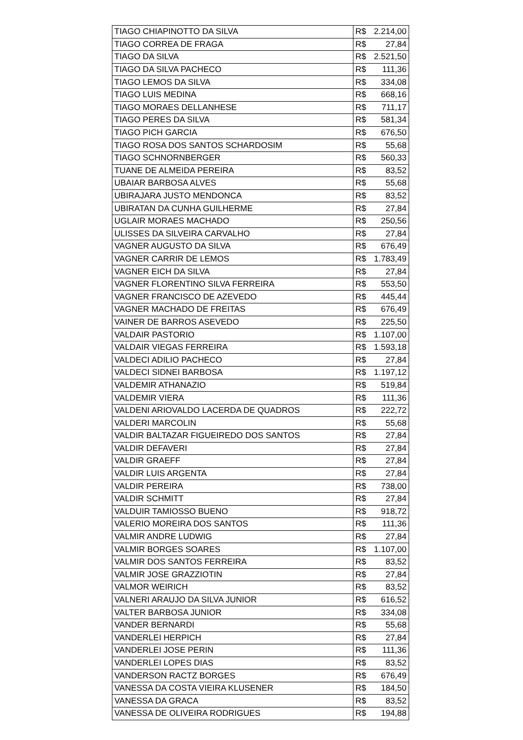| TIAGO CHIAPINOTTO DA SILVA | R$ | 2.214,00 |
| TIAGO CORREA DE FRAGA | R$ | 27,84 |
| TIAGO DA SILVA | R$ | 2.521,50 |
| TIAGO DA SILVA PACHECO | R$ | 111,36 |
| TIAGO LEMOS DA SILVA | R$ | 334,08 |
| TIAGO LUIS MEDINA | R$ | 668,16 |
| TIAGO MORAES DELLANHESE | R$ | 711,17 |
| TIAGO PERES DA SILVA | R$ | 581,34 |
| TIAGO PICH GARCIA | R$ | 676,50 |
| TIAGO ROSA DOS SANTOS SCHARDOSIM | R$ | 55,68 |
| TIAGO SCHNORNBERGER | R$ | 560,33 |
| TUANE DE ALMEIDA PEREIRA | R$ | 83,52 |
| UBAIAR BARBOSA ALVES | R$ | 55,68 |
| UBIRAJARA JUSTO MENDONCA | R$ | 83,52 |
| UBIRATAN DA CUNHA GUILHERME | R$ | 27,84 |
| UGLAIR MORAES MACHADO | R$ | 250,56 |
| ULISSES DA SILVEIRA CARVALHO | R$ | 27,84 |
| VAGNER AUGUSTO DA SILVA | R$ | 676,49 |
| VAGNER CARRIR DE LEMOS | R$ | 1.783,49 |
| VAGNER EICH DA SILVA | R$ | 27,84 |
| VAGNER FLORENTINO SILVA FERREIRA | R$ | 553,50 |
| VAGNER FRANCISCO DE AZEVEDO | R$ | 445,44 |
| VAGNER MACHADO DE FREITAS | R$ | 676,49 |
| VAINER DE BARROS ASEVEDO | R$ | 225,50 |
| VALDAIR PASTORIO | R$ | 1.107,00 |
| VALDAIR VIEGAS FERREIRA | R$ | 1.593,18 |
| VALDECI ADILIO PACHECO | R$ | 27,84 |
| VALDECI SIDNEI BARBOSA | R$ | 1.197,12 |
| VALDEMIR ATHANAZIO | R$ | 519,84 |
| VALDEMIR VIERA | R$ | 111,36 |
| VALDENI ARIOVALDO LACERDA DE QUADROS | R$ | 222,72 |
| VALDERI MARCOLIN | R$ | 55,68 |
| VALDIR BALTAZAR FIGUEIREDO DOS SANTOS | R$ | 27,84 |
| VALDIR DEFAVERI | R$ | 27,84 |
| VALDIR GRAEFF | R$ | 27,84 |
| VALDIR LUIS ARGENTA | R$ | 27,84 |
| VALDIR PEREIRA | R$ | 738,00 |
| VALDIR SCHMITT | R$ | 27,84 |
| VALDUIR TAMIOSSO BUENO | R$ | 918,72 |
| VALERIO MOREIRA DOS SANTOS | R$ | 111,36 |
| VALMIR ANDRE LUDWIG | R$ | 27,84 |
| VALMIR BORGES SOARES | R$ | 1.107,00 |
| VALMIR DOS SANTOS FERREIRA | R$ | 83,52 |
| VALMIR JOSE GRAZZIOTIN | R$ | 27,84 |
| VALMOR WEIRICH | R$ | 83,52 |
| VALNERI ARAUJO DA SILVA JUNIOR | R$ | 616,52 |
| VALTER BARBOSA JUNIOR | R$ | 334,08 |
| VANDER BERNARDI | R$ | 55,68 |
| VANDERLEI HERPICH | R$ | 27,84 |
| VANDERLEI JOSE PERIN | R$ | 111,36 |
| VANDERLEI LOPES DIAS | R$ | 83,52 |
| VANDERSON RACTZ BORGES | R$ | 676,49 |
| VANESSA DA COSTA VIEIRA KLUSENER | R$ | 184,50 |
| VANESSA DA GRACA | R$ | 83,52 |
| VANESSA DE OLIVEIRA RODRIGUES | R$ | 194,88 |